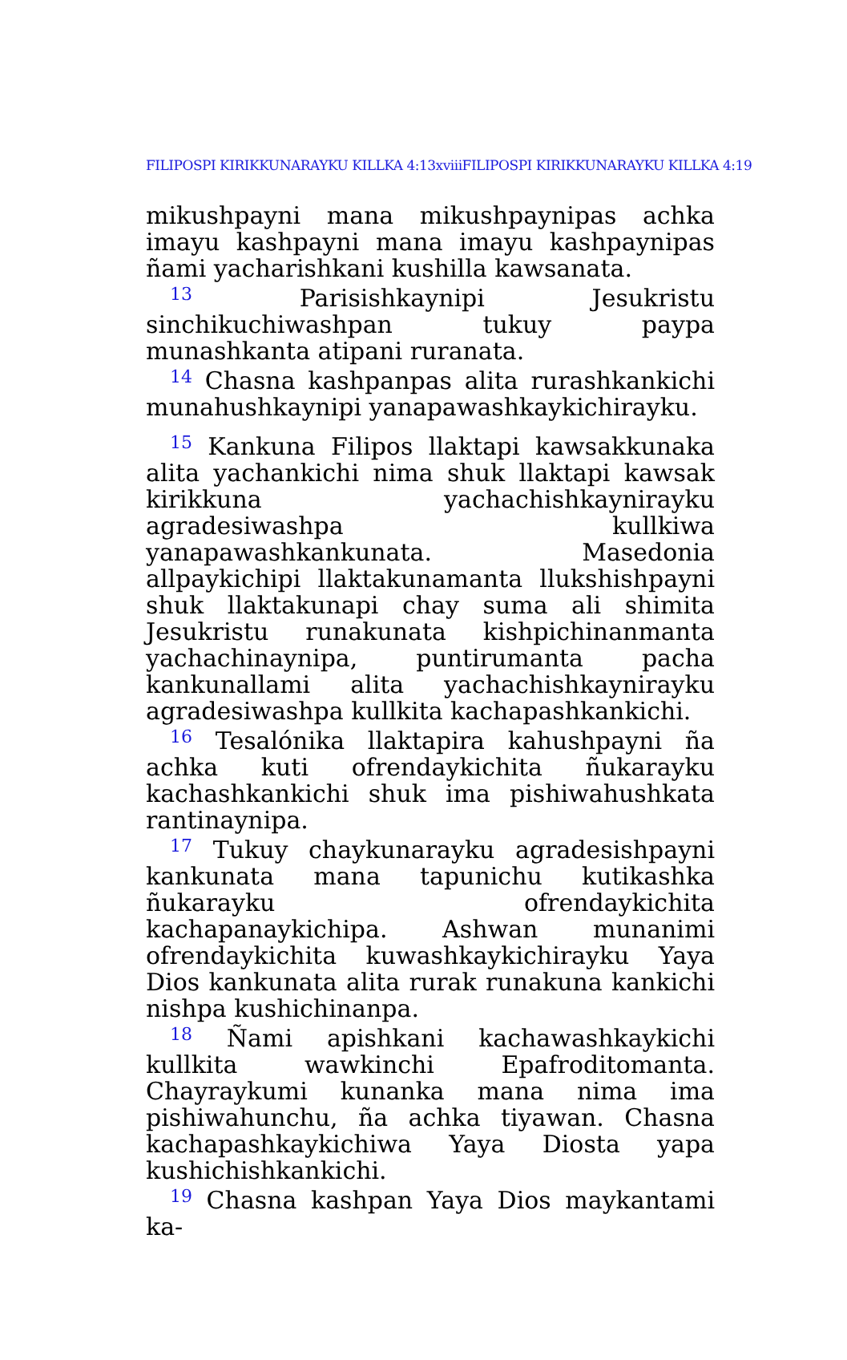FILIPOSPI KIRIKKUNARAYKU KILLKA 4:13xviiiFILIPOSPI KIRIKKUNARAYKU KILLKA 4:19
mikushpayni mana mikushpaynipas achka imayu kashpayni mana imayu kashpaynipas ñami yacharishkani kushilla kawsanata.
<sup>13</sup> Parisishkaynipi Jesukristu sinchikuchiwashpan tukuy paypa munashkanta atipani ruranata.
<sup>14</sup> Chasna kashpanpas alita rurashkankichi munahushkaynipi yanapawashkaykichirayku.
<sup>15</sup> Kankuna Filipos llaktapi kawsakkunaka alita yachankichi nima shuk llaktapi kawsak kirikkuna yachachishkaynirayku agradesiwashpa kullkiwa yanapawashkankunata. Masedonia allpaykichipi llaktakunamanta llukshishpayni shuk llaktakunapi chay suma ali shimita Jesukristu runakunata kishpichinanmanta yachachinaynipa, puntirumanta pacha kankunallami alita yachachishkaynirayku agradesiwashpa kullkita kachapashkankichi.
<sup>16</sup> Tesalónika llaktapira kahushpayni ña achka kuti ofrendaykichita ñukarayku kachashkankichi shuk ima pishiwahushkata rantinaynipa.
<sup>17</sup> Tukuy chaykunarayku agradesishpayni kankunata mana tapunichu kutikashka ñukarayku ofrendaykichita kachapanaykichipa. Ashwan munanimi ofrendaykichita kuwashkaykichirayku Yaya Dios kankunata alita rurak runakuna kankichi nishpa kushichinanpa.
<sup>18</sup> Ñami apishkani kachawashkaykichi kullkita wawkinchi Epafroditomanta. Chayraykumi kunanka mana nima ima pishiwahunchu, ña achka tiyawan. Chasna kachapashkaykichiwa Yaya Diosta yapa kushichishkankichi.
<sup>19</sup> Chasna kashpan Yaya Dios maykantami ka-